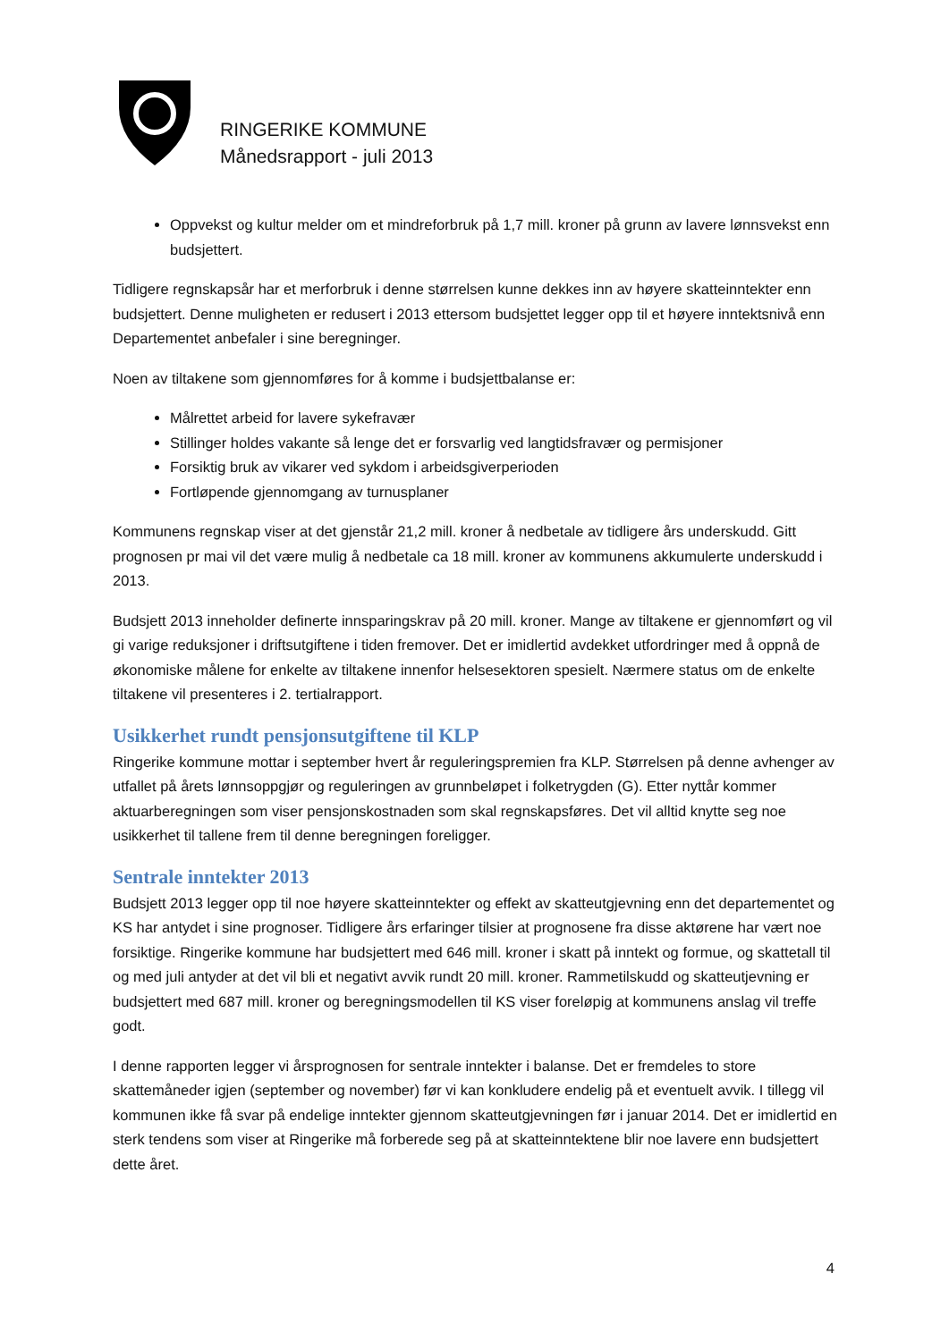RINGERIKE KOMMUNE
Månedsrapport - juli 2013
Oppvekst og kultur melder om et mindreforbruk på 1,7 mill. kroner på grunn av lavere lønnsvekst enn budsjettert.
Tidligere regnskapsår har et merforbruk i denne størrelsen kunne dekkes inn av høyere skatteinntekter enn budsjettert. Denne muligheten er redusert i 2013 ettersom budsjettet legger opp til et høyere inntektsnivå enn Departementet anbefaler i sine beregninger.
Noen av tiltakene som gjennomføres for å komme i budsjettbalanse er:
Målrettet arbeid for lavere sykefravær
Stillinger holdes vakante så lenge det er forsvarlig ved langtidsfravær og permisjoner
Forsiktig bruk av vikarer ved sykdom i arbeidsgiverperioden
Fortløpende gjennomgang av turnusplaner
Kommunens regnskap viser at det gjenstår 21,2 mill. kroner å nedbetale av tidligere års underskudd. Gitt prognosen pr mai vil det være mulig å nedbetale ca 18 mill. kroner av kommunens akkumulerte underskudd i 2013.
Budsjett 2013 inneholder definerte innsparingskrav på 20 mill. kroner. Mange av tiltakene er gjennomført og vil gi varige reduksjoner i driftsutgiftene i tiden fremover. Det er imidlertid avdekket utfordringer med å oppnå de økonomiske målene for enkelte av tiltakene innenfor helsesektoren spesielt. Nærmere status om de enkelte tiltakene vil presenteres i 2. tertialrapport.
Usikkerhet rundt pensjonsutgiftene til KLP
Ringerike kommune mottar i september hvert år reguleringspremien fra KLP. Størrelsen på denne avhenger av utfallet på årets lønnsoppgjør og reguleringen av grunnbeløpet i folketrygden (G). Etter nyttår kommer aktuarberegningen som viser pensjonskostnaden som skal regnskapsføres. Det vil alltid knytte seg noe usikkerhet til tallene frem til denne beregningen foreligger.
Sentrale inntekter 2013
Budsjett 2013 legger opp til noe høyere skatteinntekter og effekt av skatteutgjevning enn det departementet og KS har antydet i sine prognoser. Tidligere års erfaringer tilsier at prognosene fra disse aktørene har vært noe forsiktige. Ringerike kommune har budsjettert med 646 mill. kroner i skatt på inntekt og formue, og skattetall til og med juli antyder at det vil bli et negativt avvik rundt 20 mill. kroner. Rammetilskudd og skatteutjevning er budsjettert med 687 mill. kroner og beregningsmodellen til KS viser foreløpig at kommunens anslag vil treffe godt.
I denne rapporten legger vi årsprognosen for sentrale inntekter i balanse. Det er fremdeles to store skattemåneder igjen (september og november) før vi kan konkludere endelig på et eventuelt avvik. I tillegg vil kommunen ikke få svar på endelige inntekter gjennom skatteutgjevningen før i januar 2014. Det er imidlertid en sterk tendens som viser at Ringerike må forberede seg på at skatteinntektene blir noe lavere enn budsjettert dette året.
4